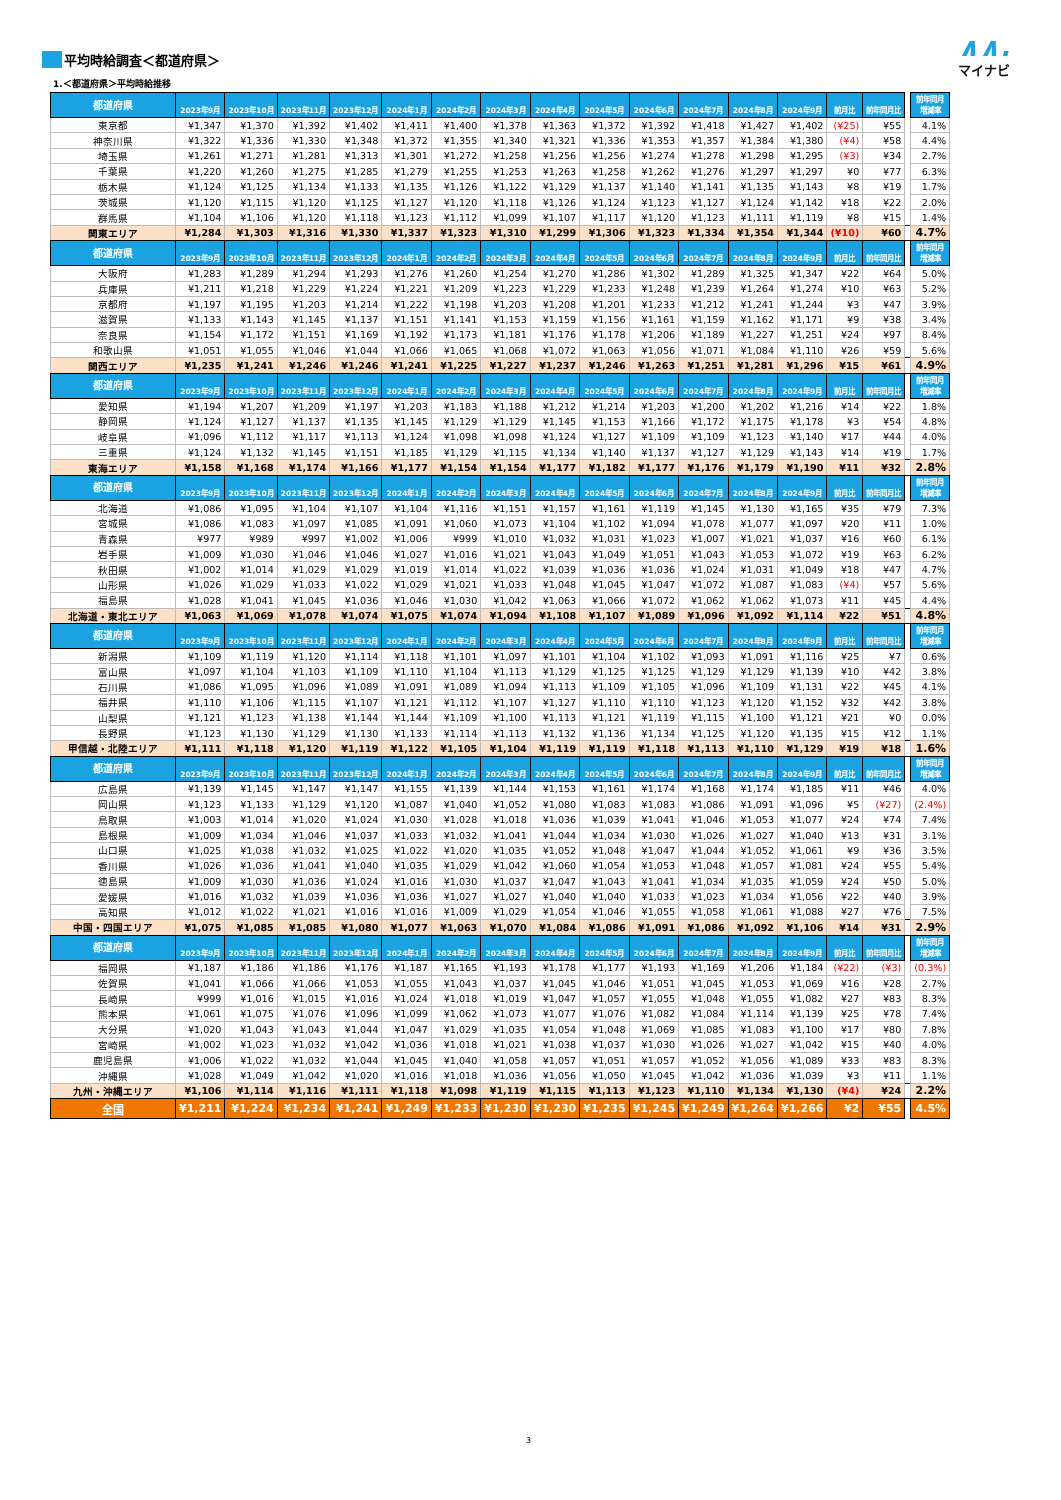平均時給調査＜都道府県＞
1.＜都道府県＞平均時給推移
∧∧.
マイナビ
| 都道府県 | 2023年9月 | 2023年10月 | 2023年11月 | 2023年12月 | 2024年1月 | 2024年2月 | 2024年3月 | 2024年4月 | 2024年5月 | 2024年6月 | 2024年7月 | 2024年8月 | 2024年9月 | 前月比 | 前年同月比 | | 前年同月 増減率 |
| --- | --- | --- | --- | --- | --- | --- | --- | --- | --- | --- | --- | --- | --- | --- | --- | --- | --- |
| 東京都 | ¥1,347 | ¥1,370 | ¥1,392 | ¥1,402 | ¥1,411 | ¥1,400 | ¥1,378 | ¥1,363 | ¥1,372 | ¥1,392 | ¥1,418 | ¥1,427 | ¥1,402 | (¥25) | ¥55 | | 4.1% |
| 神奈川県 | ¥1,322 | ¥1,336 | ¥1,330 | ¥1,348 | ¥1,372 | ¥1,355 | ¥1,340 | ¥1,321 | ¥1,336 | ¥1,353 | ¥1,357 | ¥1,384 | ¥1,380 | (¥4) | ¥58 | | 4.4% |
| 埼玉県 | ¥1,261 | ¥1,271 | ¥1,281 | ¥1,313 | ¥1,301 | ¥1,272 | ¥1,258 | ¥1,256 | ¥1,256 | ¥1,274 | ¥1,278 | ¥1,298 | ¥1,295 | (¥3) | ¥34 | | 2.7% |
| 千葉県 | ¥1,220 | ¥1,260 | ¥1,275 | ¥1,285 | ¥1,279 | ¥1,255 | ¥1,253 | ¥1,263 | ¥1,258 | ¥1,262 | ¥1,276 | ¥1,297 | ¥1,297 | ¥0 | ¥77 | | 6.3% |
| 栃木県 | ¥1,124 | ¥1,125 | ¥1,134 | ¥1,133 | ¥1,135 | ¥1,126 | ¥1,122 | ¥1,129 | ¥1,137 | ¥1,140 | ¥1,141 | ¥1,135 | ¥1,143 | ¥8 | ¥19 | | 1.7% |
| 茨城県 | ¥1,120 | ¥1,115 | ¥1,120 | ¥1,125 | ¥1,127 | ¥1,120 | ¥1,118 | ¥1,126 | ¥1,124 | ¥1,123 | ¥1,127 | ¥1,124 | ¥1,142 | ¥18 | ¥22 | | 2.0% |
| 群馬県 | ¥1,104 | ¥1,106 | ¥1,120 | ¥1,118 | ¥1,123 | ¥1,112 | ¥1,099 | ¥1,107 | ¥1,117 | ¥1,120 | ¥1,123 | ¥1,111 | ¥1,119 | ¥8 | ¥15 | | 1.4% |
| 関東エリア | ¥1,284 | ¥1,303 | ¥1,316 | ¥1,330 | ¥1,337 | ¥1,323 | ¥1,310 | ¥1,299 | ¥1,306 | ¥1,323 | ¥1,334 | ¥1,354 | ¥1,344 | (¥10) | ¥60 | | 4.7% |
| 都道府県 | 2023年9月 | 2023年10月 | 2023年11月 | 2023年12月 | 2024年1月 | 2024年2月 | 2024年3月 | 2024年4月 | 2024年5月 | 2024年6月 | 2024年7月 | 2024年8月 | 2024年9月 | 前月比 | 前年同月比 | | 前年同月 増減率 |
| 大阪府 | ¥1,283 | ¥1,289 | ¥1,294 | ¥1,293 | ¥1,276 | ¥1,260 | ¥1,254 | ¥1,270 | ¥1,286 | ¥1,302 | ¥1,289 | ¥1,325 | ¥1,347 | ¥22 | ¥64 | | 5.0% |
| 兵庫県 | ¥1,211 | ¥1,218 | ¥1,229 | ¥1,224 | ¥1,221 | ¥1,209 | ¥1,223 | ¥1,229 | ¥1,233 | ¥1,248 | ¥1,239 | ¥1,264 | ¥1,274 | ¥10 | ¥63 | | 5.2% |
| 京都府 | ¥1,197 | ¥1,195 | ¥1,203 | ¥1,214 | ¥1,222 | ¥1,198 | ¥1,203 | ¥1,208 | ¥1,201 | ¥1,233 | ¥1,212 | ¥1,241 | ¥1,244 | ¥3 | ¥47 | | 3.9% |
| 滋賀県 | ¥1,133 | ¥1,143 | ¥1,145 | ¥1,137 | ¥1,151 | ¥1,141 | ¥1,153 | ¥1,159 | ¥1,156 | ¥1,161 | ¥1,159 | ¥1,162 | ¥1,171 | ¥9 | ¥38 | | 3.4% |
| 奈良県 | ¥1,154 | ¥1,172 | ¥1,151 | ¥1,169 | ¥1,192 | ¥1,173 | ¥1,181 | ¥1,176 | ¥1,178 | ¥1,206 | ¥1,189 | ¥1,227 | ¥1,251 | ¥24 | ¥97 | | 8.4% |
| 和歌山県 | ¥1,051 | ¥1,055 | ¥1,046 | ¥1,044 | ¥1,066 | ¥1,065 | ¥1,068 | ¥1,072 | ¥1,063 | ¥1,056 | ¥1,071 | ¥1,084 | ¥1,110 | ¥26 | ¥59 | | 5.6% |
| 関西エリア | ¥1,235 | ¥1,241 | ¥1,246 | ¥1,246 | ¥1,241 | ¥1,225 | ¥1,227 | ¥1,237 | ¥1,246 | ¥1,263 | ¥1,251 | ¥1,281 | ¥1,296 | ¥15 | ¥61 | | 4.9% |
| 都道府県 | 2023年9月 | 2023年10月 | 2023年11月 | 2023年12月 | 2024年1月 | 2024年2月 | 2024年3月 | 2024年4月 | 2024年5月 | 2024年6月 | 2024年7月 | 2024年8月 | 2024年9月 | 前月比 | 前年同月比 | | 前年同月 増減率 |
| 愛知県 | ¥1,194 | ¥1,207 | ¥1,209 | ¥1,197 | ¥1,203 | ¥1,183 | ¥1,188 | ¥1,212 | ¥1,214 | ¥1,203 | ¥1,200 | ¥1,202 | ¥1,216 | ¥14 | ¥22 | | 1.8% |
| 静岡県 | ¥1,124 | ¥1,127 | ¥1,137 | ¥1,135 | ¥1,145 | ¥1,129 | ¥1,129 | ¥1,145 | ¥1,153 | ¥1,166 | ¥1,172 | ¥1,175 | ¥1,178 | ¥3 | ¥54 | | 4.8% |
| 岐阜県 | ¥1,096 | ¥1,112 | ¥1,117 | ¥1,113 | ¥1,124 | ¥1,098 | ¥1,098 | ¥1,124 | ¥1,127 | ¥1,109 | ¥1,109 | ¥1,123 | ¥1,140 | ¥17 | ¥44 | | 4.0% |
| 三重県 | ¥1,124 | ¥1,132 | ¥1,145 | ¥1,151 | ¥1,185 | ¥1,129 | ¥1,115 | ¥1,134 | ¥1,140 | ¥1,137 | ¥1,127 | ¥1,129 | ¥1,143 | ¥14 | ¥19 | | 1.7% |
| 東海エリア | ¥1,158 | ¥1,168 | ¥1,174 | ¥1,166 | ¥1,177 | ¥1,154 | ¥1,154 | ¥1,177 | ¥1,182 | ¥1,177 | ¥1,176 | ¥1,179 | ¥1,190 | ¥11 | ¥32 | | 2.8% |
| 都道府県 | 2023年9月 | 2023年10月 | 2023年11月 | 2023年12月 | 2024年1月 | 2024年2月 | 2024年3月 | 2024年4月 | 2024年5月 | 2024年6月 | 2024年7月 | 2024年8月 | 2024年9月 | 前月比 | 前年同月比 | | 前年同月 増減率 |
| 北海道 | ¥1,086 | ¥1,095 | ¥1,104 | ¥1,107 | ¥1,104 | ¥1,116 | ¥1,151 | ¥1,157 | ¥1,161 | ¥1,119 | ¥1,145 | ¥1,130 | ¥1,165 | ¥35 | ¥79 | | 7.3% |
| 宮城県 | ¥1,086 | ¥1,083 | ¥1,097 | ¥1,085 | ¥1,091 | ¥1,060 | ¥1,073 | ¥1,104 | ¥1,102 | ¥1,094 | ¥1,078 | ¥1,077 | ¥1,097 | ¥20 | ¥11 | | 1.0% |
| 青森県 | ¥977 | ¥989 | ¥997 | ¥1,002 | ¥1,006 | ¥999 | ¥1,010 | ¥1,032 | ¥1,031 | ¥1,023 | ¥1,007 | ¥1,021 | ¥1,037 | ¥16 | ¥60 | | 6.1% |
| 岩手県 | ¥1,009 | ¥1,030 | ¥1,046 | ¥1,046 | ¥1,027 | ¥1,016 | ¥1,021 | ¥1,043 | ¥1,049 | ¥1,051 | ¥1,043 | ¥1,053 | ¥1,072 | ¥19 | ¥63 | | 6.2% |
| 秋田県 | ¥1,002 | ¥1,014 | ¥1,029 | ¥1,029 | ¥1,019 | ¥1,014 | ¥1,022 | ¥1,039 | ¥1,036 | ¥1,036 | ¥1,024 | ¥1,031 | ¥1,049 | ¥18 | ¥47 | | 4.7% |
| 山形県 | ¥1,026 | ¥1,029 | ¥1,033 | ¥1,022 | ¥1,029 | ¥1,021 | ¥1,033 | ¥1,048 | ¥1,045 | ¥1,047 | ¥1,072 | ¥1,087 | ¥1,083 | (¥4) | ¥57 | | 5.6% |
| 福島県 | ¥1,028 | ¥1,041 | ¥1,045 | ¥1,036 | ¥1,046 | ¥1,030 | ¥1,042 | ¥1,063 | ¥1,066 | ¥1,072 | ¥1,062 | ¥1,062 | ¥1,073 | ¥11 | ¥45 | | 4.4% |
| 北海道・東北エリア | ¥1,063 | ¥1,069 | ¥1,078 | ¥1,074 | ¥1,075 | ¥1,074 | ¥1,094 | ¥1,108 | ¥1,107 | ¥1,089 | ¥1,096 | ¥1,092 | ¥1,114 | ¥22 | ¥51 | | 4.8% |
| 都道府県 | 2023年9月 | 2023年10月 | 2023年11月 | 2023年12月 | 2024年1月 | 2024年2月 | 2024年3月 | 2024年4月 | 2024年5月 | 2024年6月 | 2024年7月 | 2024年8月 | 2024年9月 | 前月比 | 前年同月比 | | 前年同月 増減率 |
| 新潟県 | ¥1,109 | ¥1,119 | ¥1,120 | ¥1,114 | ¥1,118 | ¥1,101 | ¥1,097 | ¥1,101 | ¥1,104 | ¥1,102 | ¥1,093 | ¥1,091 | ¥1,116 | ¥25 | ¥7 | | 0.6% |
| 富山県 | ¥1,097 | ¥1,104 | ¥1,103 | ¥1,109 | ¥1,110 | ¥1,104 | ¥1,113 | ¥1,129 | ¥1,125 | ¥1,125 | ¥1,129 | ¥1,129 | ¥1,139 | ¥10 | ¥42 | | 3.8% |
| 石川県 | ¥1,086 | ¥1,095 | ¥1,096 | ¥1,089 | ¥1,091 | ¥1,089 | ¥1,094 | ¥1,113 | ¥1,109 | ¥1,105 | ¥1,096 | ¥1,109 | ¥1,131 | ¥22 | ¥45 | | 4.1% |
| 福井県 | ¥1,110 | ¥1,106 | ¥1,115 | ¥1,107 | ¥1,121 | ¥1,112 | ¥1,107 | ¥1,127 | ¥1,110 | ¥1,110 | ¥1,123 | ¥1,120 | ¥1,152 | ¥32 | ¥42 | | 3.8% |
| 山梨県 | ¥1,121 | ¥1,123 | ¥1,138 | ¥1,144 | ¥1,144 | ¥1,109 | ¥1,100 | ¥1,113 | ¥1,121 | ¥1,119 | ¥1,115 | ¥1,100 | ¥1,121 | ¥21 | ¥0 | | 0.0% |
| 長野県 | ¥1,123 | ¥1,130 | ¥1,129 | ¥1,130 | ¥1,133 | ¥1,114 | ¥1,113 | ¥1,132 | ¥1,136 | ¥1,134 | ¥1,125 | ¥1,120 | ¥1,135 | ¥15 | ¥12 | | 1.1% |
| 甲信越・北陸エリア | ¥1,111 | ¥1,118 | ¥1,120 | ¥1,119 | ¥1,122 | ¥1,105 | ¥1,104 | ¥1,119 | ¥1,119 | ¥1,118 | ¥1,113 | ¥1,110 | ¥1,129 | ¥19 | ¥18 | | 1.6% |
| 都道府県 | 2023年9月 | 2023年10月 | 2023年11月 | 2023年12月 | 2024年1月 | 2024年2月 | 2024年3月 | 2024年4月 | 2024年5月 | 2024年6月 | 2024年7月 | 2024年8月 | 2024年9月 | 前月比 | 前年同月比 | | 前年同月 増減率 |
| 広島県 | ¥1,139 | ¥1,145 | ¥1,147 | ¥1,147 | ¥1,155 | ¥1,139 | ¥1,144 | ¥1,153 | ¥1,161 | ¥1,174 | ¥1,168 | ¥1,174 | ¥1,185 | ¥11 | ¥46 | | 4.0% |
| 岡山県 | ¥1,123 | ¥1,133 | ¥1,129 | ¥1,120 | ¥1,087 | ¥1,040 | ¥1,052 | ¥1,080 | ¥1,083 | ¥1,083 | ¥1,086 | ¥1,091 | ¥1,096 | ¥5 | (¥27) | | (2.4%) |
| 鳥取県 | ¥1,003 | ¥1,014 | ¥1,020 | ¥1,024 | ¥1,030 | ¥1,028 | ¥1,018 | ¥1,036 | ¥1,039 | ¥1,041 | ¥1,046 | ¥1,053 | ¥1,077 | ¥24 | ¥74 | | 7.4% |
| 島根県 | ¥1,009 | ¥1,034 | ¥1,046 | ¥1,037 | ¥1,033 | ¥1,032 | ¥1,041 | ¥1,044 | ¥1,034 | ¥1,030 | ¥1,026 | ¥1,027 | ¥1,040 | ¥13 | ¥31 | | 3.1% |
| 山口県 | ¥1,025 | ¥1,038 | ¥1,032 | ¥1,025 | ¥1,022 | ¥1,020 | ¥1,035 | ¥1,052 | ¥1,048 | ¥1,047 | ¥1,044 | ¥1,052 | ¥1,061 | ¥9 | ¥36 | | 3.5% |
| 香川県 | ¥1,026 | ¥1,036 | ¥1,041 | ¥1,040 | ¥1,035 | ¥1,029 | ¥1,042 | ¥1,060 | ¥1,054 | ¥1,053 | ¥1,048 | ¥1,057 | ¥1,081 | ¥24 | ¥55 | | 5.4% |
| 徳島県 | ¥1,009 | ¥1,030 | ¥1,036 | ¥1,024 | ¥1,016 | ¥1,030 | ¥1,037 | ¥1,047 | ¥1,043 | ¥1,041 | ¥1,034 | ¥1,035 | ¥1,059 | ¥24 | ¥50 | | 5.0% |
| 愛媛県 | ¥1,016 | ¥1,032 | ¥1,039 | ¥1,036 | ¥1,036 | ¥1,027 | ¥1,027 | ¥1,040 | ¥1,040 | ¥1,033 | ¥1,023 | ¥1,034 | ¥1,056 | ¥22 | ¥40 | | 3.9% |
| 高知県 | ¥1,012 | ¥1,022 | ¥1,021 | ¥1,016 | ¥1,016 | ¥1,009 | ¥1,029 | ¥1,054 | ¥1,046 | ¥1,055 | ¥1,058 | ¥1,061 | ¥1,088 | ¥27 | ¥76 | | 7.5% |
| 中国・四国エリア | ¥1,075 | ¥1,085 | ¥1,085 | ¥1,080 | ¥1,077 | ¥1,063 | ¥1,070 | ¥1,084 | ¥1,086 | ¥1,091 | ¥1,086 | ¥1,092 | ¥1,106 | ¥14 | ¥31 | | 2.9% |
| 都道府県 | 2023年9月 | 2023年10月 | 2023年11月 | 2023年12月 | 2024年1月 | 2024年2月 | 2024年3月 | 2024年4月 | 2024年5月 | 2024年6月 | 2024年7月 | 2024年8月 | 2024年9月 | 前月比 | 前年同月比 | | 前年同月 増減率 |
| 福岡県 | ¥1,187 | ¥1,186 | ¥1,186 | ¥1,176 | ¥1,187 | ¥1,165 | ¥1,193 | ¥1,178 | ¥1,177 | ¥1,193 | ¥1,169 | ¥1,206 | ¥1,184 | (¥22) | (¥3) | | (0.3%) |
| 佐賀県 | ¥1,041 | ¥1,066 | ¥1,066 | ¥1,053 | ¥1,055 | ¥1,043 | ¥1,037 | ¥1,045 | ¥1,046 | ¥1,051 | ¥1,045 | ¥1,053 | ¥1,069 | ¥16 | ¥28 | | 2.7% |
| 長崎県 | ¥999 | ¥1,016 | ¥1,015 | ¥1,016 | ¥1,024 | ¥1,018 | ¥1,019 | ¥1,047 | ¥1,057 | ¥1,055 | ¥1,048 | ¥1,055 | ¥1,082 | ¥27 | ¥83 | | 8.3% |
| 熊本県 | ¥1,061 | ¥1,075 | ¥1,076 | ¥1,096 | ¥1,099 | ¥1,062 | ¥1,073 | ¥1,077 | ¥1,076 | ¥1,082 | ¥1,084 | ¥1,114 | ¥1,139 | ¥25 | ¥78 | | 7.4% |
| 大分県 | ¥1,020 | ¥1,043 | ¥1,043 | ¥1,044 | ¥1,047 | ¥1,029 | ¥1,035 | ¥1,054 | ¥1,048 | ¥1,069 | ¥1,085 | ¥1,083 | ¥1,100 | ¥17 | ¥80 | | 7.8% |
| 宮崎県 | ¥1,002 | ¥1,023 | ¥1,032 | ¥1,042 | ¥1,036 | ¥1,018 | ¥1,021 | ¥1,038 | ¥1,037 | ¥1,030 | ¥1,026 | ¥1,027 | ¥1,042 | ¥15 | ¥40 | | 4.0% |
| 鹿児島県 | ¥1,006 | ¥1,022 | ¥1,032 | ¥1,044 | ¥1,045 | ¥1,040 | ¥1,058 | ¥1,057 | ¥1,051 | ¥1,057 | ¥1,052 | ¥1,056 | ¥1,089 | ¥33 | ¥83 | | 8.3% |
| 沖縄県 | ¥1,028 | ¥1,049 | ¥1,042 | ¥1,020 | ¥1,016 | ¥1,018 | ¥1,036 | ¥1,056 | ¥1,050 | ¥1,045 | ¥1,042 | ¥1,036 | ¥1,039 | ¥3 | ¥11 | | 1.1% |
| 九州・沖縄エリア | ¥1,106 | ¥1,114 | ¥1,116 | ¥1,111 | ¥1,118 | ¥1,098 | ¥1,119 | ¥1,115 | ¥1,113 | ¥1,123 | ¥1,110 | ¥1,134 | ¥1,130 | (¥4) | ¥24 | | 2.2% |
| 全国 | ¥1,211 | ¥1,224 | ¥1,234 | ¥1,241 | ¥1,249 | ¥1,233 | ¥1,230 | ¥1,230 | ¥1,235 | ¥1,245 | ¥1,249 | ¥1,264 | ¥1,266 | ¥2 | ¥55 | | 4.5% |
3